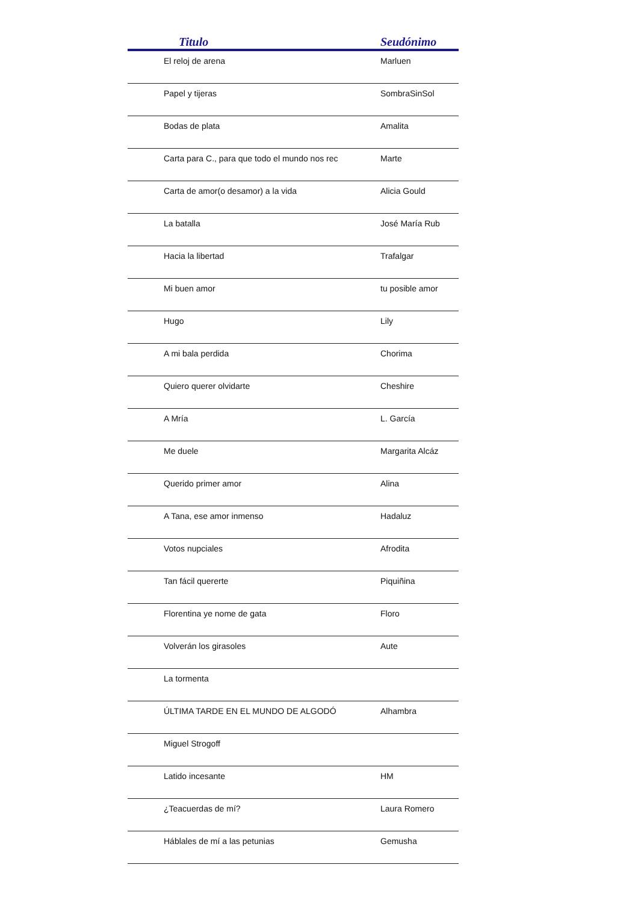| Titulo | Seudónimo |
| --- | --- |
| El reloj de arena | Marluen |
| Papel y tijeras | SombraSinSol |
| Bodas de plata | Amalita |
| Carta para C., para que todo el mundo nos rec | Marte |
| Carta de amor(o desamor) a la vida | Alicia Gould |
| La batalla | José María Rub |
| Hacia la libertad | Trafalgar |
| Mi buen amor | tu posible amor |
| Hugo | Lily |
| A mi bala perdida | Chorima |
| Quiero querer olvidarte | Cheshire |
| A Mría | L. García |
| Me duele | Margarita Alcáz |
| Querido primer amor | Alina |
| A Tana, ese amor inmenso | Hadaluz |
| Votos nupciales | Afrodita |
| Tan fácil quererte | Piquiñina |
| Florentina ye nome de gata | Floro |
| Volverán los girasoles | Aute |
| La tormenta | |
| ÚLTIMA TARDE EN EL MUNDO DE ALGODÓ | Alhambra |
| Miguel Strogoff | |
| Latido incesante | HM |
| ¿Teacuerdas de mí? | Laura Romero |
| Háblales de mí a las petunias | Gemusha |